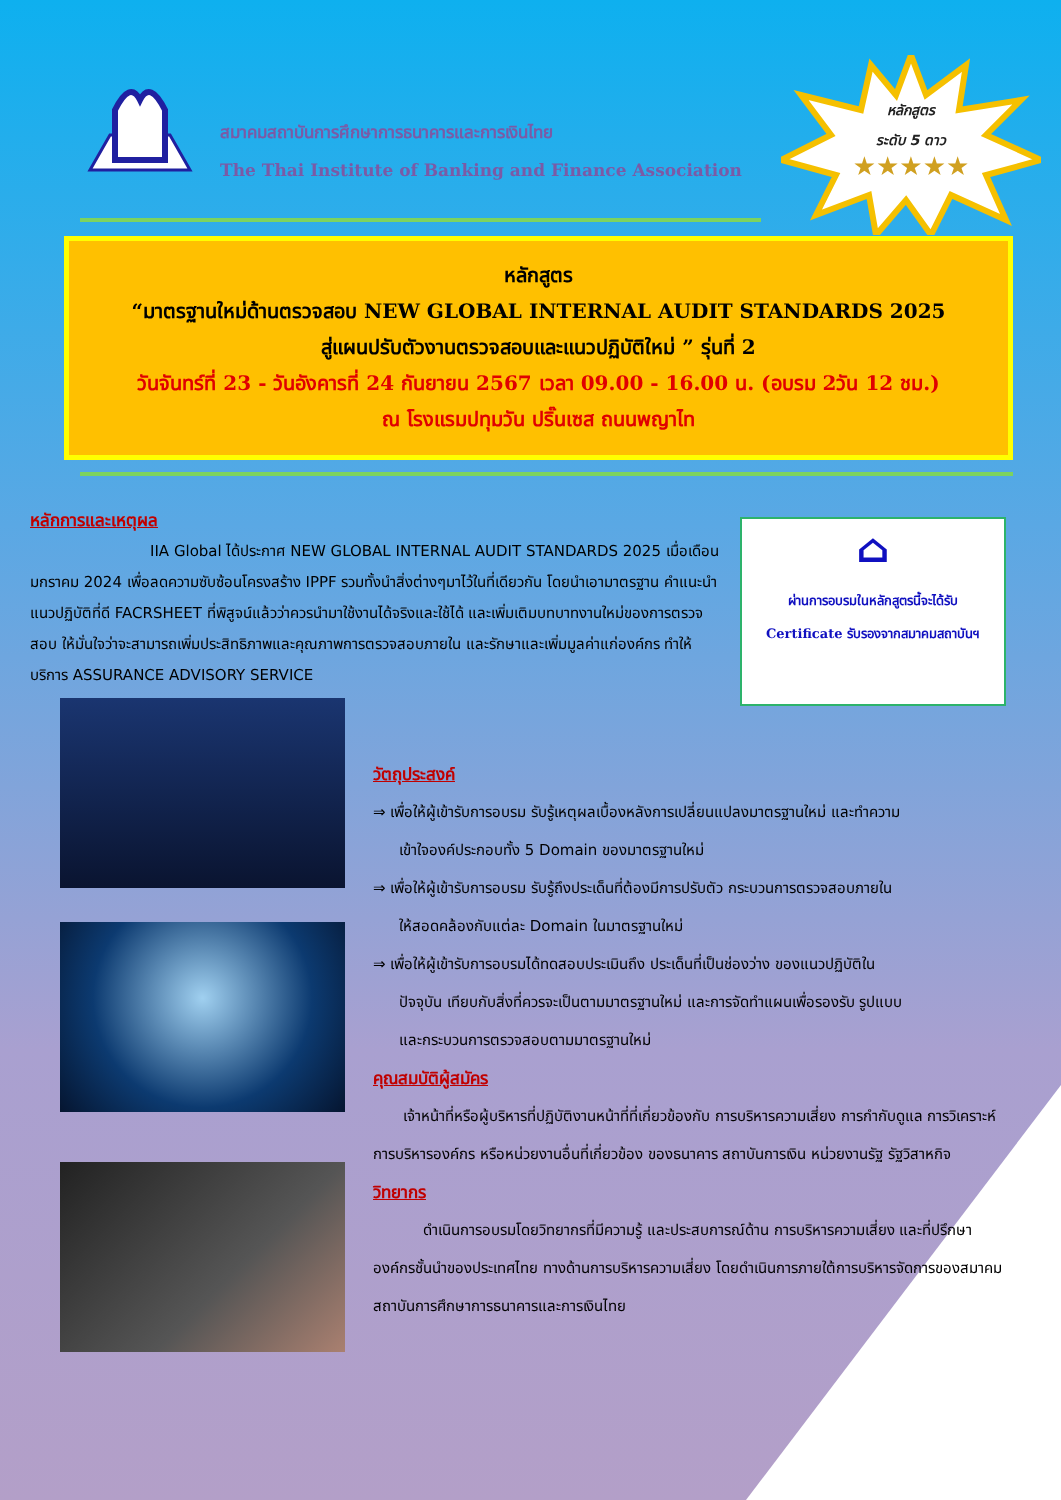สมาคมสถาบันการศึกษาการธนาคารและการเงินไทย
The Thai Institute of Banking and Finance Association
หลักสูตร
ระดับ 5 ดาว
★★★★★
หลักสูตร
“มาตรฐานใหม่ด้านตรวจสอบ NEW GLOBAL INTERNAL AUDIT STANDARDS 2025
สู่แผนปรับตัวงานตรวจสอบและแนวปฏิบัติใหม่ ” รุ่นที่ 2
วันจันทร์ที่ 23 - วันอังคารที่ 24 กันยายน 2567 เวลา 09.00 - 16.00 น. (อบรม 2วัน 12 ชม.)
ณ โรงแรมปทุมวัน ปริ๊นเซส ถนนพญาไท
หลักการและเหตุผล
IIA Global ได้ประกาศ NEW GLOBAL INTERNAL AUDIT STANDARDS 2025 เมื่อเดือนมกราคม 2024 เพื่อลดความซับซ้อนโครงสร้าง IPPF รวมทั้งนำสิ่งต่างๆมาไว้ในที่เดียวกัน โดยนำเอามาตรฐาน คำแนะนำ แนวปฏิบัติที่ดี FACRSHEET ที่พิสูจน์แล้วว่าควรนำมาใช้งานได้จริงและใช้ได้ และเพิ่มเติมบทบาทงานใหม่ของการตรวจสอบ ให้มั่นใจว่าจะสามารถเพิ่มประสิทธิภาพและคุณภาพการตรวจสอบภายใน และรักษาและเพิ่มมูลค่าแก่องค์กร ทำให้บริการ ASSURANCE ADVISORY SERVICE
⌂
ผ่านการอบรมในหลักสูตรนี้จะได้รับ
Certificate รับรองจากสมาคมสถาบันฯ
วัตถุประสงค์
⇒ เพื่อให้ผู้เข้ารับการอบรม รับรู้เหตุผลเบื้องหลังการเปลี่ยนแปลงมาตรฐานใหม่ และทำความ
เข้าใจองค์ประกอบทั้ง 5 Domain ของมาตรฐานใหม่
⇒ เพื่อให้ผู้เข้ารับการอบรม รับรู้ถึงประเด็นที่ต้องมีการปรับตัว กระบวนการตรวจสอบภายใน
ให้สอดคล้องกับแต่ละ Domain ในมาตรฐานใหม่
⇒ เพื่อให้ผู้เข้ารับการอบรมได้ทดสอบประเมินถึง ประเด็นที่เป็นช่องว่าง ของแนวปฏิบัติใน
ปัจจุบัน เทียบกับสิ่งที่ควรจะเป็นตามมาตรฐานใหม่ และการจัดทำแผนเพื่อรองรับ รูปแบบ
และกระบวนการตรวจสอบตามมาตรฐานใหม่
คุณสมบัติผู้สมัคร
เจ้าหน้าที่หรือผู้บริหารที่ปฏิบัติงานหน้าที่ที่เกี่ยวข้องกับ การบริหารความเสี่ยง การกำกับดูแล การวิเคราะห์ การบริหารองค์กร หรือหน่วยงานอื่นที่เกี่ยวข้อง ของธนาคาร สถาบันการเงิน หน่วยงานรัฐ รัฐวิสาหกิจ
วิทยากร
ดำเนินการอบรมโดยวิทยากรที่มีความรู้ และประสบการณ์ด้าน การบริหารความเสี่ยง และที่ปรึกษาองค์กรชั้นนำของประเทศไทย ทางด้านการบริหารความเสี่ยง โดยดำเนินการภายใต้การบริหารจัดการของสมาคมสถาบันการศึกษาการธนาคารและการเงินไทย